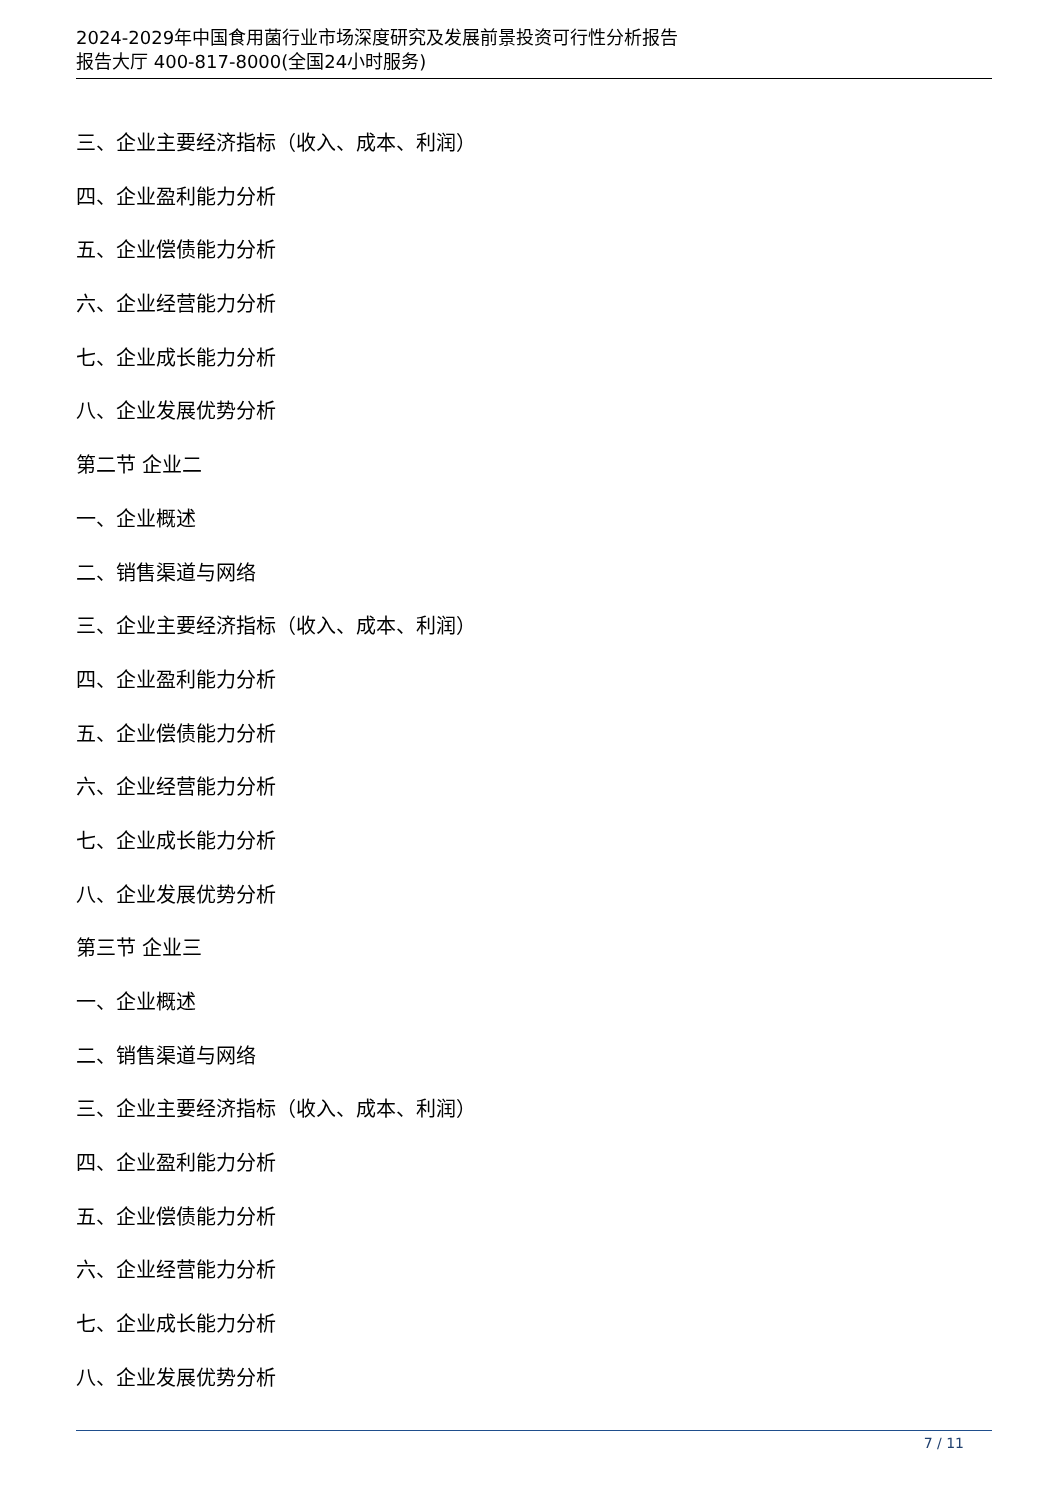2024-2029年中国食用菌行业市场深度研究及发展前景投资可行性分析报告
报告大厅 400-817-8000(全国24小时服务)
三、企业主要经济指标（收入、成本、利润）
四、企业盈利能力分析
五、企业偿债能力分析
六、企业经营能力分析
七、企业成长能力分析
八、企业发展优势分析
第二节 企业二
一、企业概述
二、销售渠道与网络
三、企业主要经济指标（收入、成本、利润）
四、企业盈利能力分析
五、企业偿债能力分析
六、企业经营能力分析
七、企业成长能力分析
八、企业发展优势分析
第三节 企业三
一、企业概述
二、销售渠道与网络
三、企业主要经济指标（收入、成本、利润）
四、企业盈利能力分析
五、企业偿债能力分析
六、企业经营能力分析
七、企业成长能力分析
八、企业发展优势分析
7 / 11